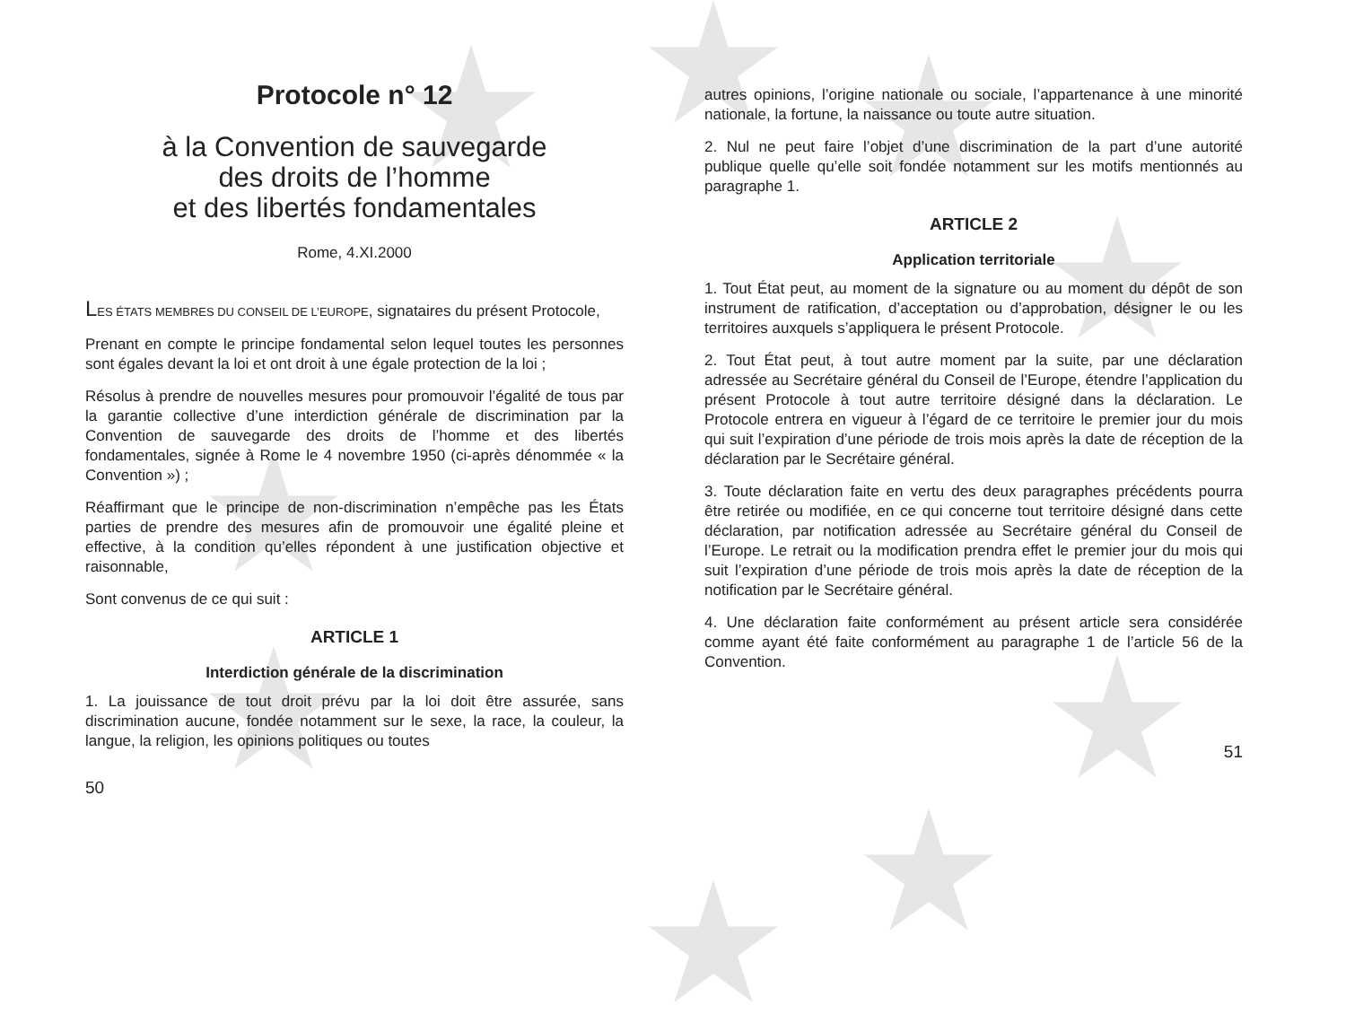Protocole n° 12
à la Convention de sauvegarde
des droits de l’homme
et des libertés fondamentales
Rome, 4.XI.2000
LES ÉTATS MEMBRES DU CONSEIL DE L’EUROPE, signataires du présent Protocole,
Prenant en compte le principe fondamental selon lequel toutes les personnes sont égales devant la loi et ont droit à une égale protection de la loi ;
Résolus à prendre de nouvelles mesures pour promouvoir l’égalité de tous par la garantie collective d’une interdiction générale de discrimination par la Convention de sauvegarde des droits de l’homme et des libertés fondamentales, signée à Rome le 4 novembre 1950 (ci-après dénommée « la Convention ») ;
Réaffirmant que le principe de non-discrimination n’empêche pas les États parties de prendre des mesures afin de promouvoir une égalité pleine et effective, à la condition qu’elles répondent à une justification objective et raisonnable,
Sont convenus de ce qui suit :
ARTICLE 1
Interdiction générale de la discrimination
1. La jouissance de tout droit prévu par la loi doit être assurée, sans discrimination aucune, fondée notamment sur le sexe, la race, la couleur, la langue, la religion, les opinions politiques ou toutes
50
autres opinions, l’origine nationale ou sociale, l’appartenance à une minorité nationale, la fortune, la naissance ou toute autre situation.
2. Nul ne peut faire l’objet d’une discrimination de la part d’une autorité publique quelle qu’elle soit fondée notamment sur les motifs mentionnés au paragraphe 1.
ARTICLE 2
Application territoriale
1. Tout État peut, au moment de la signature ou au moment du dépôt de son instrument de ratification, d’acceptation ou d’approbation, désigner le ou les territoires auxquels s’appliquera le présent Protocole.
2. Tout État peut, à tout autre moment par la suite, par une déclaration adressée au Secrétaire général du Conseil de l’Europe, étendre l’application du présent Protocole à tout autre territoire désigné dans la déclaration. Le Protocole entrera en vigueur à l’égard de ce territoire le premier jour du mois qui suit l’expiration d’une période de trois mois après la date de réception de la déclaration par le Secrétaire général.
3. Toute déclaration faite en vertu des deux paragraphes précédents pourra être retirée ou modifiée, en ce qui concerne tout territoire désigné dans cette déclaration, par notification adressée au Secrétaire général du Conseil de l’Europe. Le retrait ou la modification prendra effet le premier jour du mois qui suit l’expiration d’une période de trois mois après la date de réception de la notification par le Secrétaire général.
4. Une déclaration faite conformément au présent article sera considérée comme ayant été faite conformément au paragraphe 1 de l’article 56 de la Convention.
51